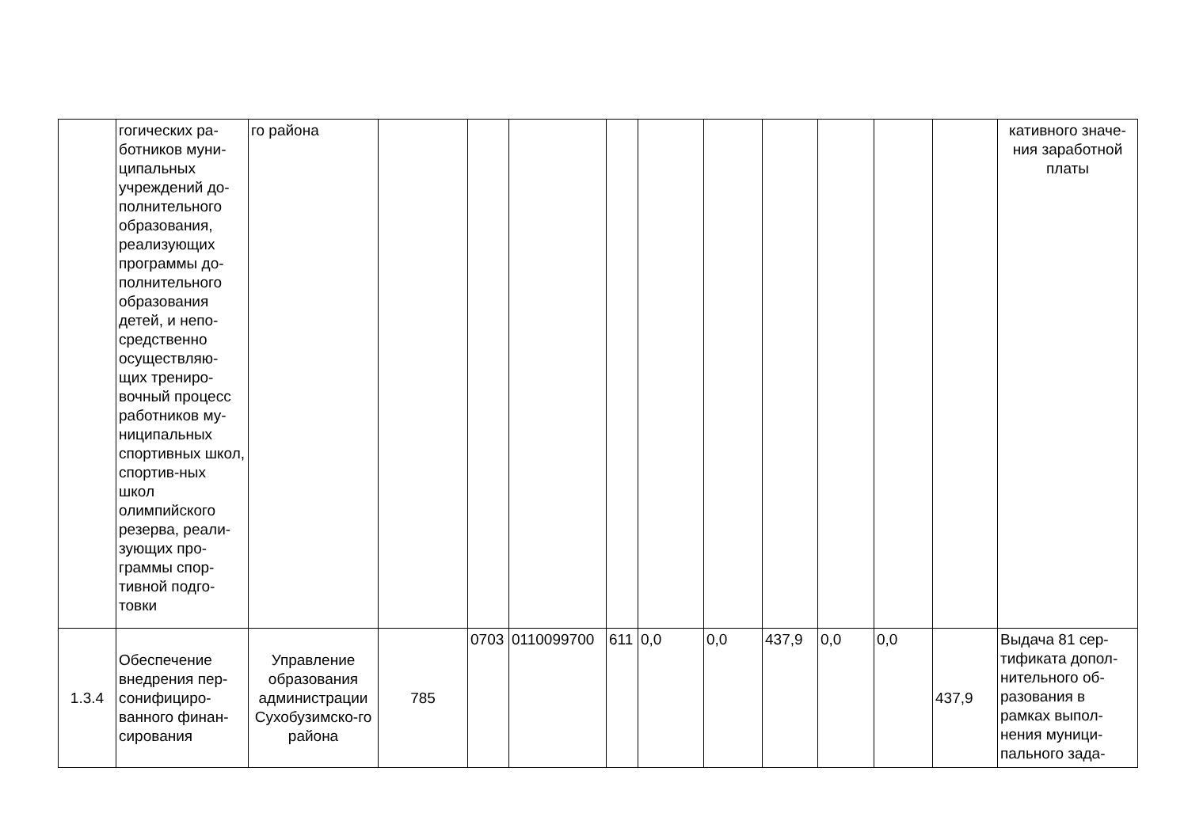| | гогических ра-ботников муни-ципальных учреждений до-полнительного образования, реализующих программы до-полнительного образования детей, и непо-средственно осуществляю-щих трениро-вочный процесс работников му-ниципальных спортивных школ, спортив-ных школ олимпийского резерва, реали-зующих про-граммы спор-тивной подго-товки | го района | | | | | | | | | | | кативного значе-ния заработной платы |
| 1.3.4 | Обеспечение внедрения пер-сонифициро-ванного финан-сирования | Управление образования администрации Сухобузимско-го района | 785 | 0703 | 0110099700 | 611 | 0,0 | 0,0 | 437,9 | 0,0 | 0,0 | 437,9 | Выдача 81 сер-тификата допол-нительного об-разования в рамках выпол-нения муници-пального зада- |